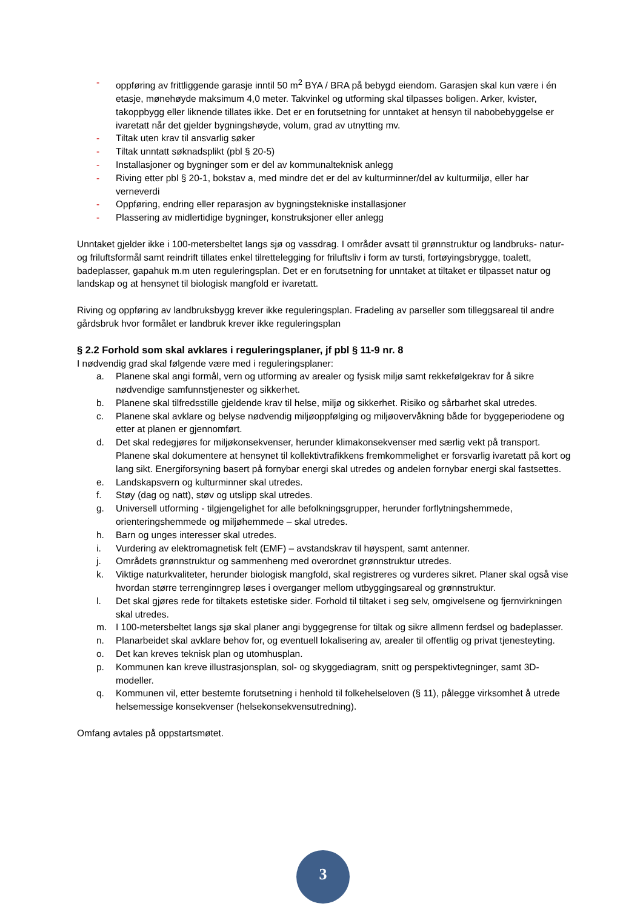- oppføring av frittliggende garasje inntil 50 m<sup>2</sup> BYA / BRA på bebygd eiendom. Garasjen skal kun være i én etasje, mønehøyde maksimum 4,0 meter. Takvinkel og utforming skal tilpasses boligen. Arker, kvister, takoppbygg eller liknende tillates ikke. Det er en forutsetning for unntaket at hensyn til nabobebyggelse er ivaretatt når det gjelder bygningshøyde, volum, grad av utnytting mv.
- Tiltak uten krav til ansvarlig søker
- Tiltak unntatt søknadsplikt (pbl § 20-5)
- Installasjoner og bygninger som er del av kommunalteknisk anlegg
- Riving etter pbl § 20-1, bokstav a, med mindre det er del av kulturminner/del av kulturmiljø, eller har verneverdi
- Oppføring, endring eller reparasjon av bygningstekniske installasjoner
- Plassering av midlertidige bygninger, konstruksjoner eller anlegg
Unntaket gjelder ikke i 100-metersbeltet langs sjø og vassdrag. I områder avsatt til grønnstruktur og landbruks- natur- og friluftsformål samt reindrift tillates enkel tilrettelegging for friluftsliv i form av tursti, fortøyingsbrygge, toalett, badeplasser, gapahuk m.m uten reguleringsplan. Det er en forutsetning for unntaket at tiltaket er tilpasset natur og landskap og at hensynet til biologisk mangfold er ivaretatt.
Riving og oppføring av landbruksbygg krever ikke reguleringsplan. Fradeling av parseller som tilleggsareal til andre gårdsbruk hvor formålet er landbruk krever ikke reguleringsplan
§ 2.2 Forhold som skal avklares i reguleringsplaner, jf pbl § 11-9 nr. 8
I nødvendig grad skal følgende være med i reguleringsplaner:
a. Planene skal angi formål, vern og utforming av arealer og fysisk miljø samt rekkefølgekrav for å sikre nødvendige samfunnstjenester og sikkerhet.
b. Planene skal tilfredsstille gjeldende krav til helse, miljø og sikkerhet. Risiko og sårbarhet skal utredes.
c. Planene skal avklare og belyse nødvendig miljøoppfølging og miljøovervåkning både for byggeperiodene og etter at planen er gjennomført.
d. Det skal redegjøres for miljøkonsekvenser, herunder klimakonsekvenser med særlig vekt på transport. Planene skal dokumentere at hensynet til kollektivtrafikkens fremkommelighet er forsvarlig ivaretatt på kort og lang sikt. Energiforsyning basert på fornybar energi skal utredes og andelen fornybar energi skal fastsettes.
e. Landskapsvern og kulturminner skal utredes.
f. Støy (dag og natt), støv og utslipp skal utredes.
g. Universell utforming - tilgjengelighet for alle befolkningsgrupper, herunder forflytningshemmede, orienteringshemmede og miljøhemmede – skal utredes.
h. Barn og unges interesser skal utredes.
i. Vurdering av elektromagnetisk felt (EMF) – avstandskrav til høyspent, samt antenner.
j. Områdets grønnstruktur og sammenheng med overordnet grønnstruktur utredes.
k. Viktige naturkvaliteter, herunder biologisk mangfold, skal registreres og vurderes sikret. Planer skal også vise hvordan større terrenginngrep løses i overganger mellom utbyggingsareal og grønnstruktur.
l. Det skal gjøres rede for tiltakets estetiske sider. Forhold til tiltaket i seg selv, omgivelsene og fjernvirkningen skal utredes.
m. I 100-metersbeltet langs sjø skal planer angi byggegrense for tiltak og sikre allmenn ferdsel og badeplasser.
n. Planarbeidet skal avklare behov for, og eventuell lokalisering av, arealer til offentlig og privat tjenesteyting.
o. Det kan kreves teknisk plan og utomhusplan.
p. Kommunen kan kreve illustrasjonsplan, sol- og skyggediagram, snitt og perspektivtegninger, samt 3D-modeller.
q. Kommunen vil, etter bestemte forutsetning i henhold til folkehelseloven (§ 11), pålegge virksomhet å utrede helsemessige konsekvenser (helsekonsekvensutredning).
Omfang avtales på oppstartsmøtet.
3